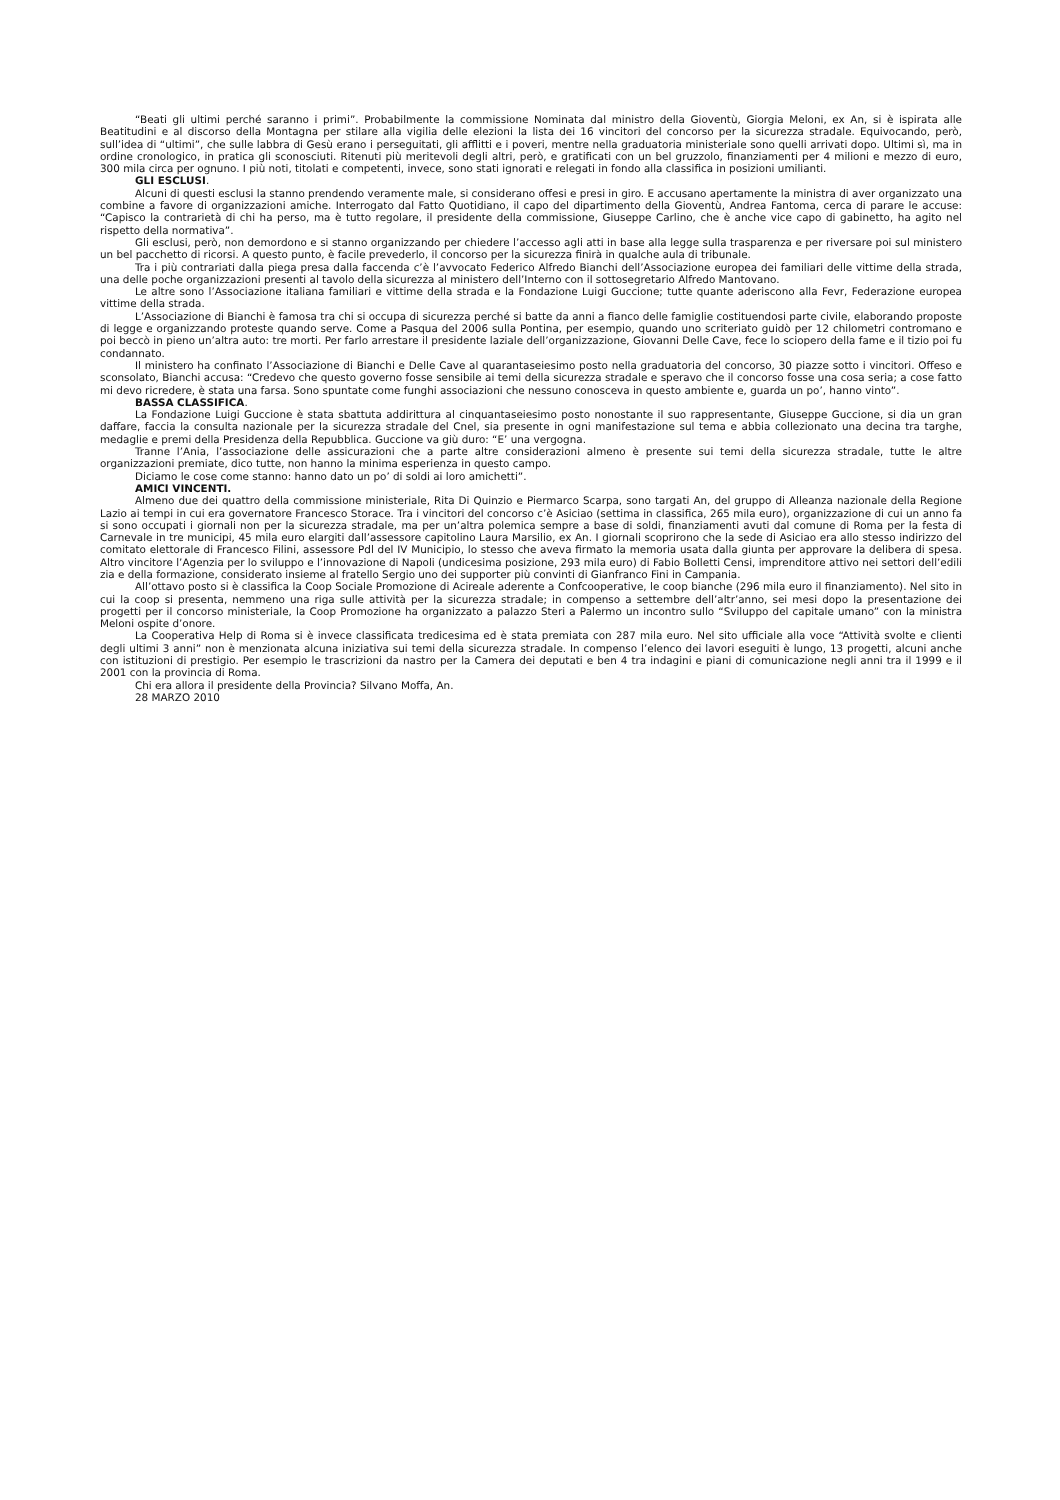“Beati gli ultimi perché saranno i primi”. Probabilmente la commissione Nominata dal ministro della Gioventù, Giorgia Meloni, ex An, si è ispirata alle Beatitudini e al discorso della Montagna per stilare alla vigilia delle elezioni la lista dei 16 vincitori del concorso per la sicurezza stradale. Equivocando, però, sull’idea di “ultimi”, che sulle labbra di Gesù erano i perseguitati, gli afflitti e i poveri, mentre nella graduatoria ministeriale sono quelli arrivati dopo. Ultimi sì, ma in ordine cronologico, in pratica gli sconosciuti. Ritenuti più meritevoli degli altri, però, e gratificati con un bel gruzzolo, finanziamenti per 4 milioni e mezzo di euro, 300 mila circa per ognuno. I più noti, titolati e competenti, invece, sono stati ignorati e relegati in fondo alla classifica in posizioni umilianti.
GLI ESCLUSI.
Alcuni di questi esclusi la stanno prendendo veramente male, si considerano offesi e presi in giro. E accusano apertamente la ministra di aver organizzato una combine a favore di organizzazioni amiche. Interrogato dal Fatto Quotidiano, il capo del dipartimento della Gioventù, Andrea Fantoma, cerca di parare le accuse: “Capisco la contrarietà di chi ha perso, ma è tutto regolare, il presidente della commissione, Giuseppe Carlino, che è anche vice capo di gabinetto, ha agito nel rispetto della normativa”.
Gli esclusi, però, non demordono e si stanno organizzando per chiedere l’accesso agli atti in base alla legge sulla trasparenza e per riversare poi sul ministero un bel pacchetto di ricorsi. A questo punto, è facile prevederlo, il concorso per la sicurezza finirà in qualche aula di tribunale.
Tra i più contrariati dalla piega presa dalla faccenda c’è l’avvocato Federico Alfredo Bianchi dell’Associazione europea dei familiari delle vittime della strada, una delle poche organizzazioni presenti al tavolo della sicurezza al ministero dell’Interno con il sottosegretario Alfredo Mantovano.
Le altre sono l’Associazione italiana familiari e vittime della strada e la Fondazione Luigi Guccione; tutte quante aderiscono alla Fevr, Federazione europea vittime della strada.
L’Associazione di Bianchi è famosa tra chi si occupa di sicurezza perché si batte da anni a fianco delle famiglie costituendosi parte civile, elaborando proposte di legge e organizzando proteste quando serve. Come a Pasqua del 2006 sulla Pontina, per esempio, quando uno scriteriato guidò per 12 chilometri contromano e poi beccò in pieno un’altra auto: tre morti. Per farlo arrestare il presidente laziale dell’organizzazione, Giovanni Delle Cave, fece lo sciopero della fame e il tizio poi fu condannato.
Il ministero ha confinato l’Associazione di Bianchi e Delle Cave al quarantaseiesimo posto nella graduatoria del concorso, 30 piazze sotto i vincitori. Offeso e sconsolato, Bianchi accusa: “Credevo che questo governo fosse sensibile ai temi della sicurezza stradale e speravo che il concorso fosse una cosa seria; a cose fatto mi devo ricredere, è stata una farsa. Sono spuntate come funghi associazioni che nessuno conosceva in questo ambiente e, guarda un po’, hanno vinto”.
BASSA CLASSIFICA.
La Fondazione Luigi Guccione è stata sbattuta addirittura al cinquantaseiesimo posto nonostante il suo rappresentante, Giuseppe Guccione, si dia un gran daffare, faccia la consulta nazionale per la sicurezza stradale del Cnel, sia presente in ogni manifestazione sul tema e abbia collezionato una decina tra targhe, medaglie e premi della Presidenza della Repubblica. Guccione va giù duro: “E’ una vergogna.
Tranne l’Ania, l’associazione delle assicurazioni che a parte altre considerazioni almeno è presente sui temi della sicurezza stradale, tutte le altre organizzazioni premiate, dico tutte, non hanno la minima esperienza in questo campo.
Diciamo le cose come stanno: hanno dato un po’ di soldi ai loro amichetti”.
AMICI VINCENTI.
Almeno due dei quattro della commissione ministeriale, Rita Di Quinzio e Piermarco Scarpa, sono targati An, del gruppo di Alleanza nazionale della Regione Lazio ai tempi in cui era governatore Francesco Storace. Tra i vincitori del concorso c’è Asiciao (settima in classifica, 265 mila euro), organizzazione di cui un anno fa si sono occupati i giornali non per la sicurezza stradale, ma per un’altra polemica sempre a base di soldi, finanziamenti avuti dal comune di Roma per la festa di Carnevale in tre municipi, 45 mila euro elargiti dall’assessore capitolino Laura Marsilio, ex An. I giornali scoprirono che la sede di Asiciao era allo stesso indirizzo del comitato elettorale di Francesco Filini, assessore Pdl del IV Municipio, lo stesso che aveva firmato la memoria usata dalla giunta per approvare la delibera di spesa. Altro vincitore l’Agenzia per lo sviluppo e l’innovazione di Napoli (undicesima posizione, 293 mila euro) di Fabio Bolletti Censi, imprenditore attivo nei settori dell’edili zia e della formazione, considerato insieme al fratello Sergio uno dei supporter più convinti di Gianfranco Fini in Campania.
All’ottavo posto si è classifica la Coop Sociale Promozione di Acireale aderente a Confcooperative, le coop bianche (296 mila euro il finanziamento). Nel sito in cui la coop si presenta, nemmeno una riga sulle attività per la sicurezza stradale; in compenso a settembre dell’altr’anno, sei mesi dopo la presentazione dei progetti per il concorso ministeriale, la Coop Promozione ha organizzato a palazzo Steri a Palermo un incontro sullo “Sviluppo del capitale umano” con la ministra Meloni ospite d’onore.
La Cooperativa Help di Roma si è invece classificata tredicesima ed è stata premiata con 287 mila euro. Nel sito ufficiale alla voce “Attività svolte e clienti degli ultimi 3 anni” non è menzionata alcuna iniziativa sui temi della sicurezza stradale. In compenso l’elenco dei lavori eseguiti è lungo, 13 progetti, alcuni anche con istituzioni di prestigio. Per esempio le trascrizioni da nastro per la Camera dei deputati e ben 4 tra indagini e piani di comunicazione negli anni tra il 1999 e il 2001 con la provincia di Roma.
Chi era allora il presidente della Provincia? Silvano Moffa, An.
28 MARZO 2010